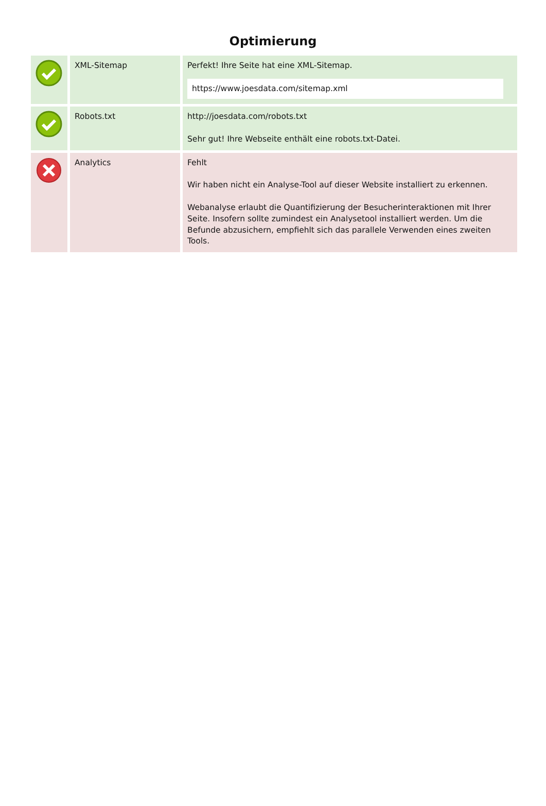Optimierung
| | XML-Sitemap | Perfekt! Ihre Seite hat eine XML-Sitemap. https://www.joesdata.com/sitemap.xml |
| | Robots.txt | http://joesdata.com/robots.txt Sehr gut! Ihre Webseite enthält eine robots.txt-Datei. |
| | Analytics | Fehlt Wir haben nicht ein Analyse-Tool auf dieser Website installiert zu erkennen. Webanalyse erlaubt die Quantifizierung der Besucherinteraktionen mit Ihrer Seite. Insofern sollte zumindest ein Analysetool installiert werden. Um die Befunde abzusichern, empfiehlt sich das parallele Verwenden eines zweiten Tools. |